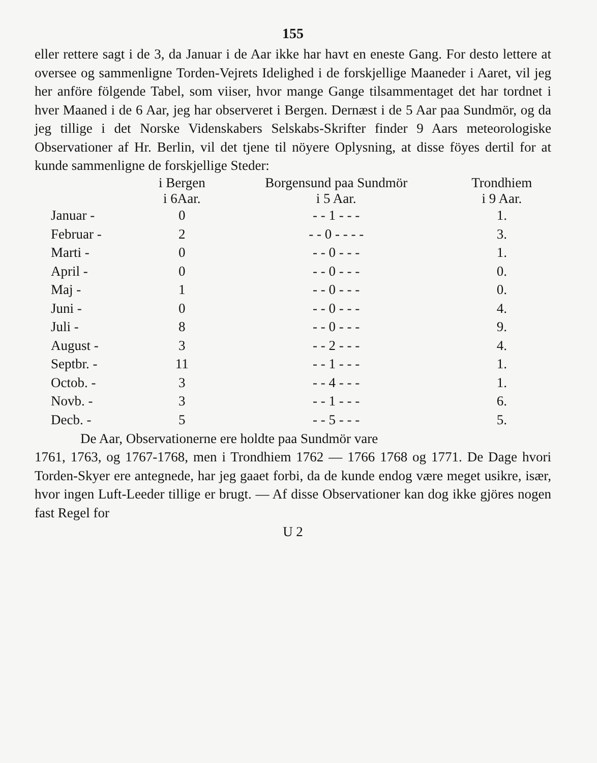155
eller rettere sagt i de 3, da Januar i de Aar ikke har havt en eneste Gang. For desto lettere at oversee og sammenligne Torden-Vejrets Idelighed i de forskjellige Maaneder i Aaret, vil jeg her anföre fölgende Tabel, som viiser, hvor mange Gange tilsammentaget det har tordnet i hver Maaned i de 6 Aar, jeg har observeret i Bergen. Dernæst i de 5 Aar paa Sundmör, og da jeg tillige i det Norske Videnskabers Selskabs-Skrifter finder 9 Aars meteorologiske Observationer af Hr. Berlin, vil det tjene til nöyere Oplysning, at disse föyes dertil for at kunde sammenligne de forskjellige Steder:
| | i Bergen i 6Aar. | Borgensund paa Sundmör i 5 Aar. | Trondhiem i 9 Aar. |
| --- | --- | --- | --- |
| Januar - | 0 | - - 1 - - - | 1. |
| Februar - | 2 | - - 0 - - - - | 3. |
| Marti - | 0 | - - 0 - - - | 1. |
| April - | 0 | - - 0 - - - | 0. |
| Maj - | 1 | - - 0 - - - | 0. |
| Juni - | 0 | - - 0 - - - | 4. |
| Juli - | 8 | - - 0 - - - | 9. |
| August - | 3 | - - 2 - - - | 4. |
| Septbr. - | 11 | - - 1 - - - | 1. |
| Octob. - | 3 | - - 4 - - - | 1. |
| Novb. - | 3 | - - 1 - - - | 6. |
| Decb. - | 5 | - - 5 - - - | 5. |
De Aar, Observationerne ere holdte paa Sundmör vare
1761, 1763, og 1767-1768, men i Trondhiem 1762 — 1766 1768 og 1771. De Dage hvori Torden-Skyer ere antegnede, har jeg gaaet forbi, da de kunde endog være meget usikre, især, hvor ingen Luft-Leeder tillige er brugt. — Af disse Observationer kan dog ikke gjöres nogen fast Regel for
U 2